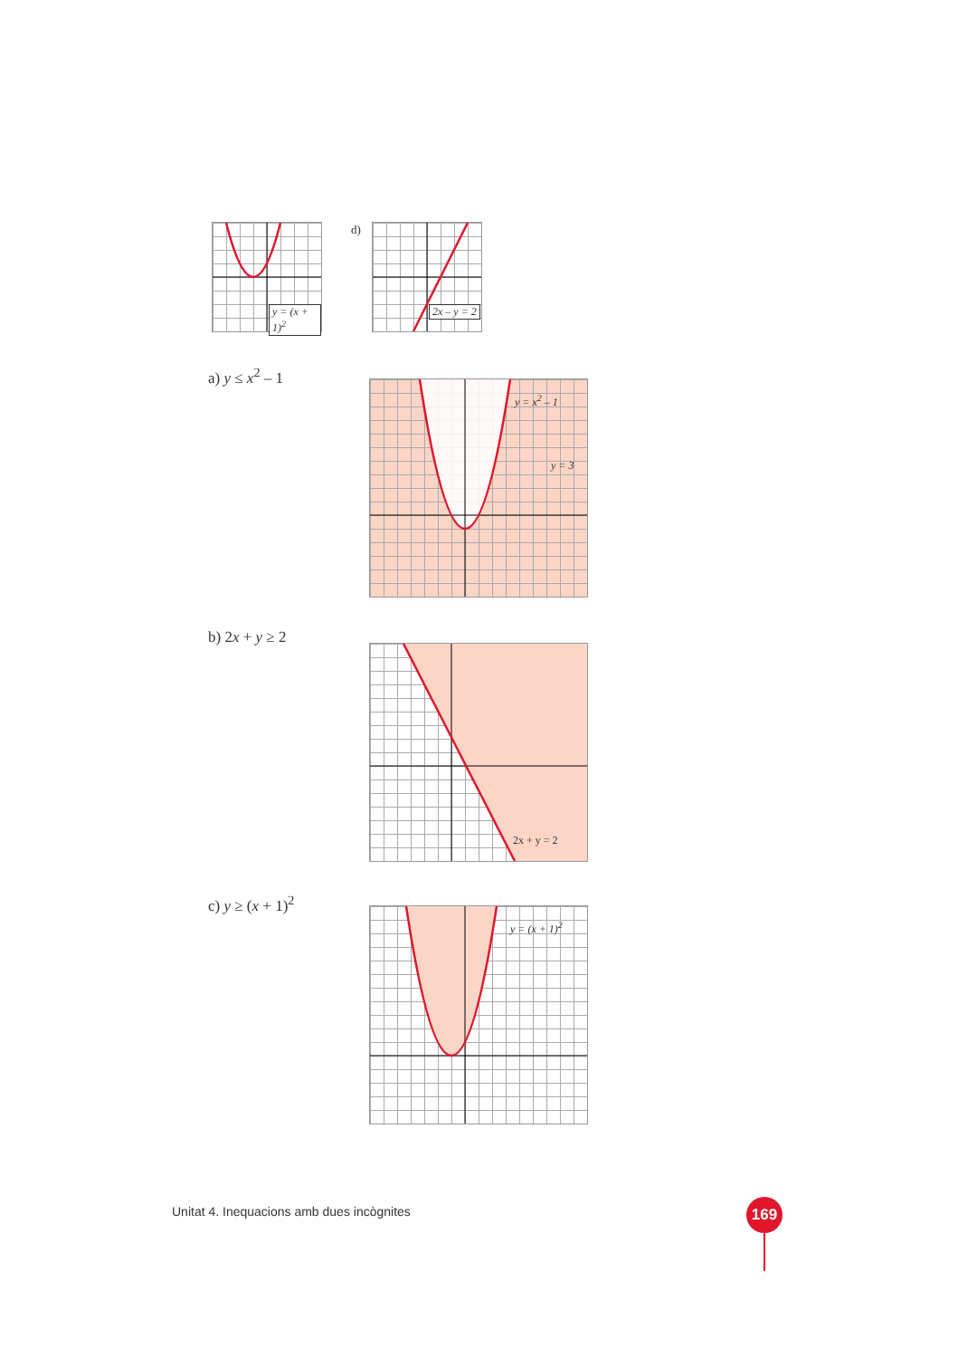y = (x + 1)<sup>2</sup> d) 2x – y = 2
a) y ≤ x<sup>2</sup> – 1
y = x<sup>2</sup> – 1
y = 3
b) 2x + y ≥ 2
2x + y = 2
c) y ≥ (x + 1)<sup>2</sup>
y = (x + 1)<sup>2</sup>
Unitat 4. Inequacions amb dues incògnites
169